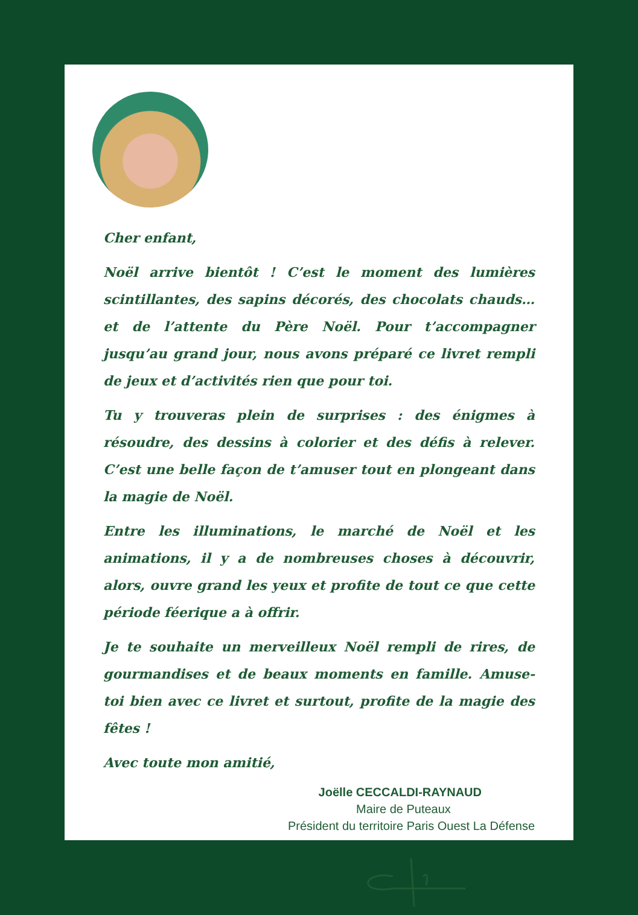Cher enfant,
Noël arrive bientôt ! C’est le moment des lumières scintillantes, des sapins décorés, des chocolats chauds… et de l’attente du Père Noël. Pour t’accompagner jusqu’au grand jour, nous avons préparé ce livret rempli de jeux et d’activités rien que pour toi.
Tu y trouveras plein de surprises : des énigmes à résoudre, des dessins à colorier et des défis à relever. C’est une belle façon de t’amuser tout en plongeant dans la magie de Noël.
Entre les illuminations, le marché de Noël et les animations, il y a de nombreuses choses à découvrir, alors, ouvre grand les yeux et profite de tout ce que cette période féerique a à offrir.
Je te souhaite un merveilleux Noël rempli de rires, de gourmandises et de beaux moments en famille. Amuse-toi bien avec ce livret et surtout, profite de la magie des fêtes !
Avec toute mon amitié,
Joëlle CECCALDI-RAYNAUD
Maire de Puteaux
Président du territoire Paris Ouest La Défense